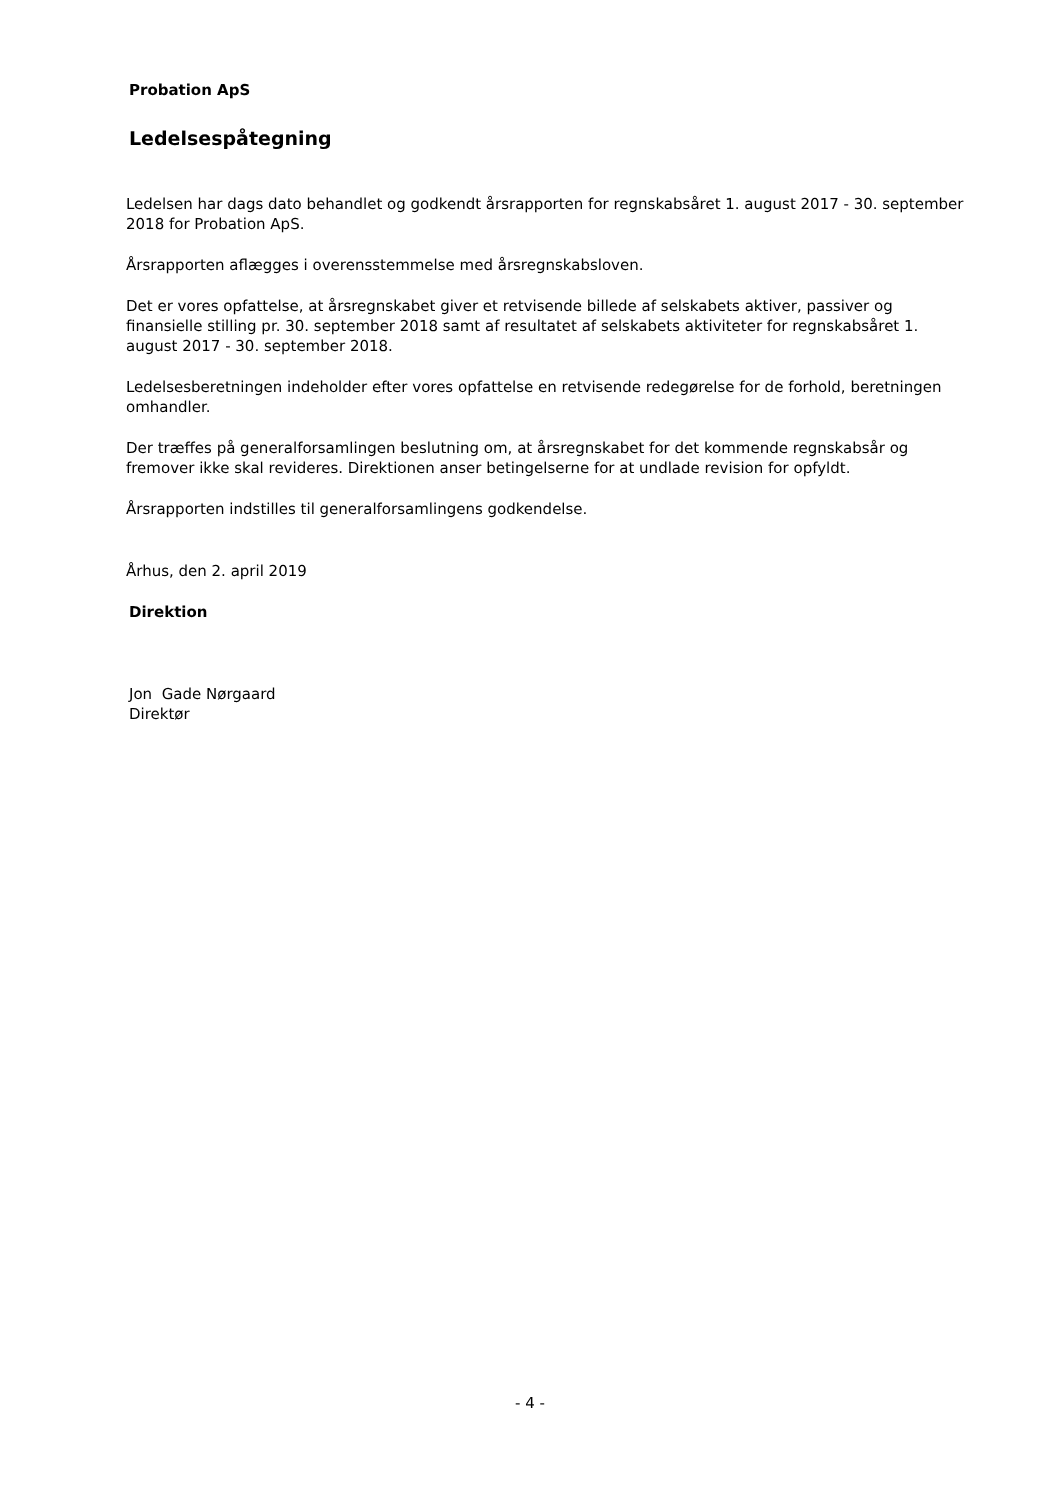Probation ApS
Ledelsespåtegning
Ledelsen har dags dato behandlet og godkendt årsrapporten for regnskabsåret 1. august 2017 - 30. september 2018 for Probation ApS.
Årsrapporten aflægges i overensstemmelse med årsregnskabsloven.
Det er vores opfattelse, at årsregnskabet giver et retvisende billede af selskabets aktiver, passiver og finansielle stilling pr. 30. september 2018 samt af resultatet af selskabets aktiviteter for regnskabsåret 1. august 2017 - 30. september 2018.
Ledelsesberetningen indeholder efter vores opfattelse en retvisende redegørelse for de forhold, beretningen omhandler.
Der træffes på generalforsamlingen beslutning om, at årsregnskabet for det kommende regnskabsår og fremover ikke skal revideres. Direktionen anser betingelserne for at undlade revision for opfyldt.
Årsrapporten indstilles til generalforsamlingens godkendelse.
Århus, den 2. april 2019
Direktion
Jon Gade Nørgaard
Direktør
- 4 -